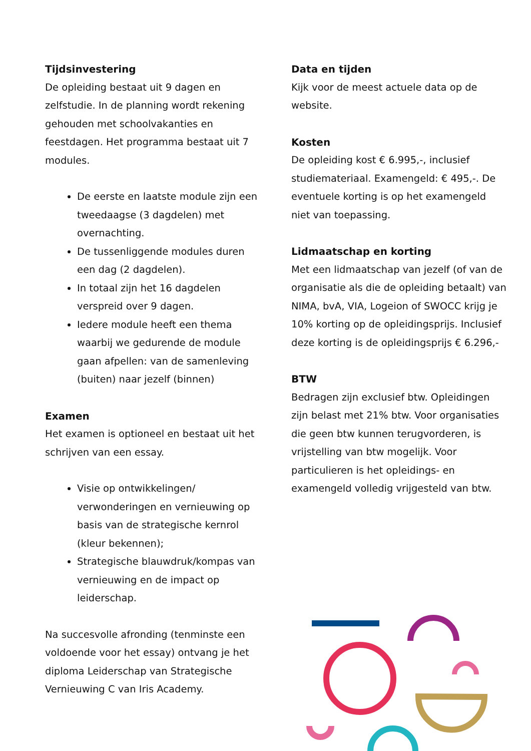Tijdsinvestering
De opleiding bestaat uit 9 dagen en zelfstudie. In de planning wordt rekening gehouden met schoolvakanties en feestdagen. Het programma bestaat uit 7 modules.
De eerste en laatste module zijn een tweedaagse (3 dagdelen) met overnachting.
De tussenliggende modules duren een dag (2 dagdelen).
In totaal zijn het 16 dagdelen verspreid over 9 dagen.
Iedere module heeft een thema waarbij we gedurende de module gaan afpellen: van de samenleving (buiten) naar jezelf (binnen)
Examen
Het examen is optioneel en bestaat uit het schrijven van een essay.
Visie op ontwikkelingen/ verwonderingen en vernieuwing op basis van de strategische kernrol (kleur bekennen);
Strategische blauwdruk/kompas van vernieuwing en de impact op leiderschap.
Na succesvolle afronding (tenminste een voldoende voor het essay) ontvang je het diploma Leiderschap van Strategische Vernieuwing C van Iris Academy.
Data en tijden
Kijk voor de meest actuele data op de website.
Kosten
De opleiding kost € 6.995,-, inclusief studiemateriaal. Examengeld: € 495,-. De eventuele korting is op het examengeld niet van toepassing.
Lidmaatschap en korting
Met een lidmaatschap van jezelf (of van de organisatie als die de opleiding betaalt) van NIMA, bvA, VIA, Logeion of SWOCC krijg je 10% korting op de opleidingsprijs. Inclusief deze korting is de opleidingsprijs € 6.296,-
BTW
Bedragen zijn exclusief btw. Opleidingen zijn belast met 21% btw. Voor organisaties die geen btw kunnen terugvorderen, is vrijstelling van btw mogelijk. Voor particulieren is het opleidings- en examengeld volledig vrijgesteld van btw.